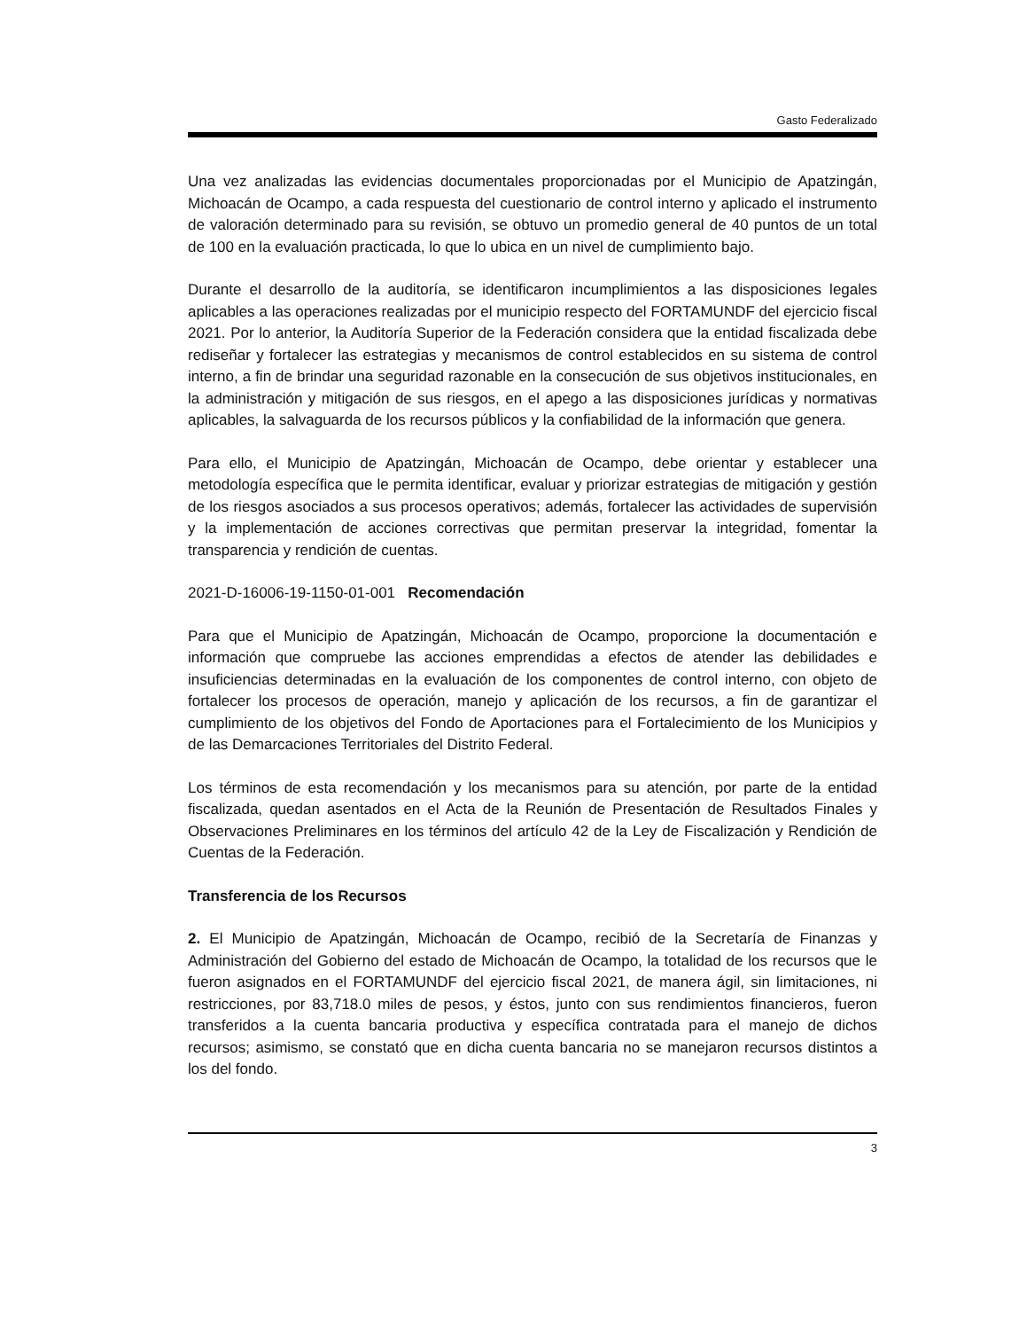Gasto Federalizado
Una vez analizadas las evidencias documentales proporcionadas por el Municipio de Apatzingán, Michoacán de Ocampo, a cada respuesta del cuestionario de control interno y aplicado el instrumento de valoración determinado para su revisión, se obtuvo un promedio general de 40 puntos de un total de 100 en la evaluación practicada, lo que lo ubica en un nivel de cumplimiento bajo.
Durante el desarrollo de la auditoría, se identificaron incumplimientos a las disposiciones legales aplicables a las operaciones realizadas por el municipio respecto del FORTAMUNDF del ejercicio fiscal 2021. Por lo anterior, la Auditoría Superior de la Federación considera que la entidad fiscalizada debe rediseñar y fortalecer las estrategias y mecanismos de control establecidos en su sistema de control interno, a fin de brindar una seguridad razonable en la consecución de sus objetivos institucionales, en la administración y mitigación de sus riesgos, en el apego a las disposiciones jurídicas y normativas aplicables, la salvaguarda de los recursos públicos y la confiabilidad de la información que genera.
Para ello, el Municipio de Apatzingán, Michoacán de Ocampo, debe orientar y establecer una metodología específica que le permita identificar, evaluar y priorizar estrategias de mitigación y gestión de los riesgos asociados a sus procesos operativos; además, fortalecer las actividades de supervisión y la implementación de acciones correctivas que permitan preservar la integridad, fomentar la transparencia y rendición de cuentas.
2021-D-16006-19-1150-01-001 Recomendación
Para que el Municipio de Apatzingán, Michoacán de Ocampo, proporcione la documentación e información que compruebe las acciones emprendidas a efectos de atender las debilidades e insuficiencias determinadas en la evaluación de los componentes de control interno, con objeto de fortalecer los procesos de operación, manejo y aplicación de los recursos, a fin de garantizar el cumplimiento de los objetivos del Fondo de Aportaciones para el Fortalecimiento de los Municipios y de las Demarcaciones Territoriales del Distrito Federal.
Los términos de esta recomendación y los mecanismos para su atención, por parte de la entidad fiscalizada, quedan asentados en el Acta de la Reunión de Presentación de Resultados Finales y Observaciones Preliminares en los términos del artículo 42 de la Ley de Fiscalización y Rendición de Cuentas de la Federación.
Transferencia de los Recursos
2. El Municipio de Apatzingán, Michoacán de Ocampo, recibió de la Secretaría de Finanzas y Administración del Gobierno del estado de Michoacán de Ocampo, la totalidad de los recursos que le fueron asignados en el FORTAMUNDF del ejercicio fiscal 2021, de manera ágil, sin limitaciones, ni restricciones, por 83,718.0 miles de pesos, y éstos, junto con sus rendimientos financieros, fueron transferidos a la cuenta bancaria productiva y específica contratada para el manejo de dichos recursos; asimismo, se constató que en dicha cuenta bancaria no se manejaron recursos distintos a los del fondo.
3